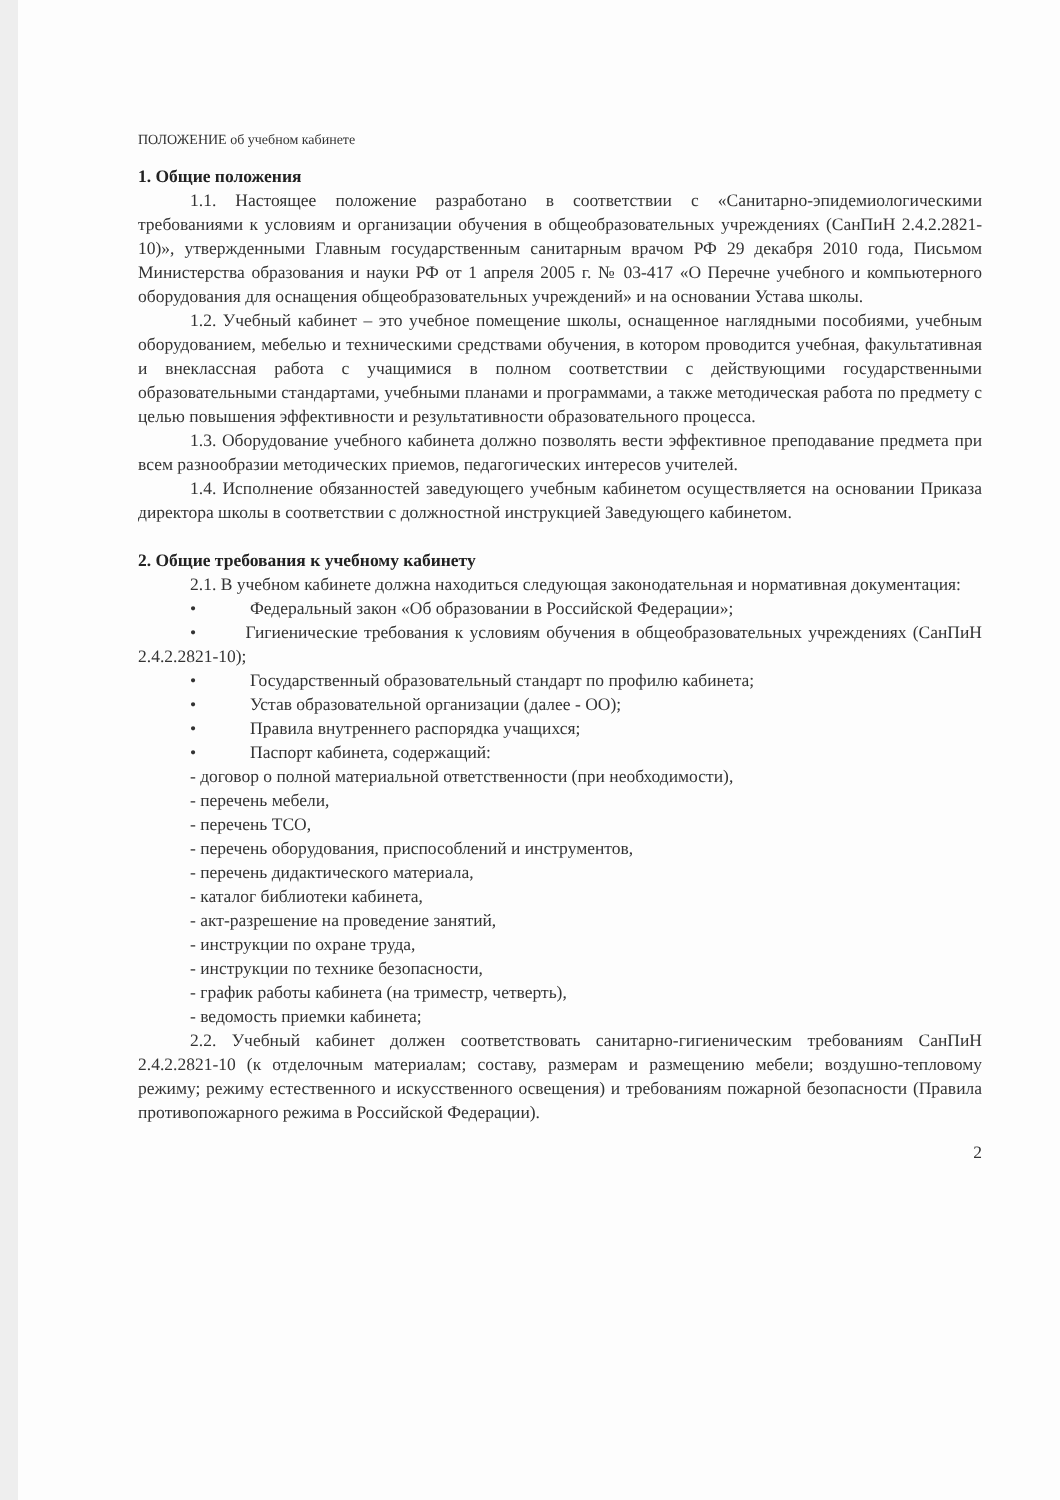ПОЛОЖЕНИЕ об учебном кабинете
1. Общие положения
1.1. Настоящее положение разработано в соответствии с «Санитарно-эпидемиологическими требованиями к условиям и организации обучения в общеобразовательных учреждениях (СанПиН 2.4.2.2821-10)», утвержденными Главным государственным санитарным врачом РФ 29 декабря 2010 года, Письмом Министерства образования и науки РФ от 1 апреля 2005 г. № 03-417 «О Перечне учебного и компьютерного оборудования для оснащения общеобразовательных учреждений» и на основании Устава школы.
1.2. Учебный кабинет – это учебное помещение школы, оснащенное наглядными пособиями, учебным оборудованием, мебелью и техническими средствами обучения, в котором проводится учебная, факультативная и внеклассная работа с учащимися в полном соответствии с действующими государственными образовательными стандартами, учебными планами и программами, а также методическая работа по предмету с целью повышения эффективности и результативности образовательного процесса.
1.3. Оборудование учебного кабинета должно позволять вести эффективное преподавание предмета при всем разнообразии методических приемов, педагогических интересов учителей.
1.4. Исполнение обязанностей заведующего учебным кабинетом осуществляется на основании Приказа директора школы в соответствии с должностной инструкцией Заведующего кабинетом.
2. Общие требования к учебному кабинету
2.1. В учебном кабинете должна находиться следующая законодательная и нормативная документация:
• Федеральный закон «Об образовании в Российской Федерации»;
• Гигиенические требования к условиям обучения в общеобразовательных учреждениях (СанПиН 2.4.2.2821-10);
• Государственный образовательный стандарт по профилю кабинета;
• Устав образовательной организации (далее - ОО);
• Правила внутреннего распорядка учащихся;
• Паспорт кабинета, содержащий:
- договор о полной материальной ответственности (при необходимости),
- перечень мебели,
- перечень ТСО,
- перечень оборудования, приспособлений и инструментов,
- перечень дидактического материала,
- каталог библиотеки кабинета,
- акт-разрешение на проведение занятий,
- инструкции по охране труда,
- инструкции по технике безопасности,
- график работы кабинета (на триместр, четверть),
- ведомость приемки кабинета;
2.2. Учебный кабинет должен соответствовать санитарно-гигиеническим требованиям СанПиН 2.4.2.2821-10 (к отделочным материалам; составу, размерам и размещению мебели; воздушно-тепловому режиму; режиму естественного и искусственного освещения) и требованиям пожарной безопасности (Правила противопожарного режима в Российской Федерации).
2